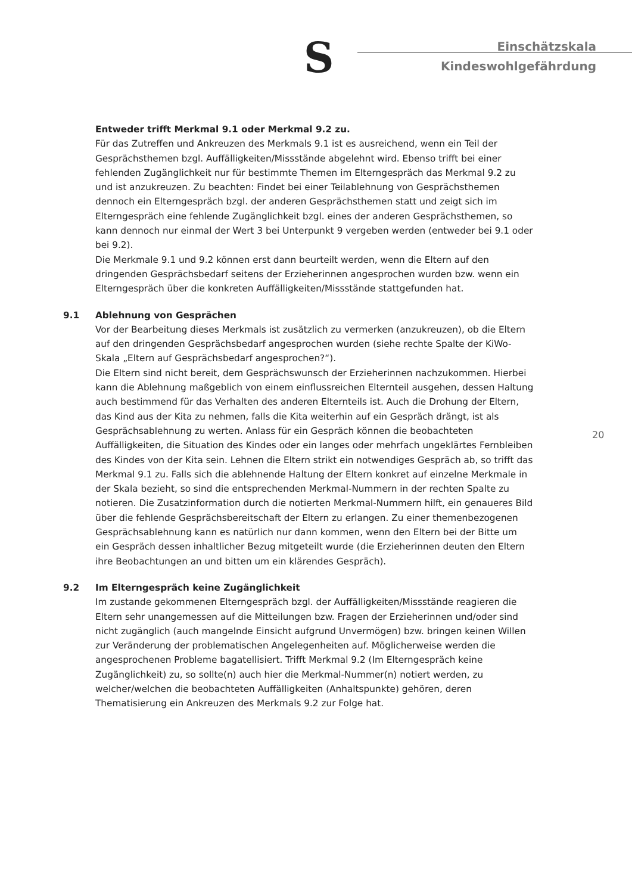S
Einschätzskala
Kindeswohlgefährdung
Entweder trifft Merkmal 9.1 oder Merkmal 9.2 zu.
Für das Zutreffen und Ankreuzen des Merkmals 9.1 ist es ausreichend, wenn ein Teil der Gesprächsthemen bzgl. Auffälligkeiten/Missstände abgelehnt wird. Ebenso trifft bei einer fehlenden Zugänglichkeit nur für bestimmte Themen im Elterngespräch das Merkmal 9.2 zu und ist anzukreuzen. Zu beachten: Findet bei einer Teilablehnung von Gesprächsthemen dennoch ein Elterngespräch bzgl. der anderen Gesprächsthemen statt und zeigt sich im Elterngespräch eine fehlende Zugänglichkeit bzgl. eines der anderen Gesprächsthemen, so kann dennoch nur einmal der Wert 3 bei Unterpunkt 9 vergeben werden (entweder bei 9.1 oder bei 9.2).
Die Merkmale 9.1 und 9.2 können erst dann beurteilt werden, wenn die Eltern auf den dringenden Gesprächsbedarf seitens der Erzieherinnen angesprochen wurden bzw. wenn ein Elterngespräch über die konkreten Auffälligkeiten/Missstände stattgefunden hat.
9.1 Ablehnung von Gesprächen
Vor der Bearbeitung dieses Merkmals ist zusätzlich zu vermerken (anzukreuzen), ob die Eltern auf den dringenden Gesprächsbedarf angesprochen wurden (siehe rechte Spalte der KiWo-Skala „Eltern auf Gesprächsbedarf angesprochen?“).
Die Eltern sind nicht bereit, dem Gesprächswunsch der Erzieherinnen nachzukommen. Hierbei kann die Ablehnung maßgeblich von einem einflussreichen Elternteil ausgehen, dessen Haltung auch bestimmend für das Verhalten des anderen Elternteils ist. Auch die Drohung der Eltern, das Kind aus der Kita zu nehmen, falls die Kita weiterhin auf ein Gespräch drängt, ist als Gesprächsablehnung zu werten. Anlass für ein Gespräch können die beobachteten Auffälligkeiten, die Situation des Kindes oder ein langes oder mehrfach ungeklärtes Fernbleiben des Kindes von der Kita sein. Lehnen die Eltern strikt ein notwendiges Gespräch ab, so trifft das Merkmal 9.1 zu. Falls sich die ablehnende Haltung der Eltern konkret auf einzelne Merkmale in der Skala bezieht, so sind die entsprechenden Merkmal-Nummern in der rechten Spalte zu notieren. Die Zusatzinformation durch die notierten Merkmal-Nummern hilft, ein genaueres Bild über die fehlende Gesprächsbereitschaft der Eltern zu erlangen. Zu einer themenbezogenen Gesprächsablehnung kann es natürlich nur dann kommen, wenn den Eltern bei der Bitte um ein Gespräch dessen inhaltlicher Bezug mitgeteilt wurde (die Erzieherinnen deuten den Eltern ihre Beobachtungen an und bitten um ein klärendes Gespräch).
9.2 Im Elterngespräch keine Zugänglichkeit
Im zustande gekommenen Elterngespräch bzgl. der Auffälligkeiten/Missstände reagieren die Eltern sehr unangemessen auf die Mitteilungen bzw. Fragen der Erzieherinnen und/oder sind nicht zugänglich (auch mangelnde Einsicht aufgrund Unvermögen) bzw. bringen keinen Willen zur Veränderung der problematischen Angelegenheiten auf. Möglicherweise werden die angesprochenen Probleme bagatellisiert. Trifft Merkmal 9.2 (Im Elterngespräch keine Zugänglichkeit) zu, so sollte(n) auch hier die Merkmal-Nummer(n) notiert werden, zu welcher/welchen die beobachteten Auffälligkeiten (Anhaltspunkte) gehören, deren Thematisierung ein Ankreuzen des Merkmals 9.2 zur Folge hat.
20